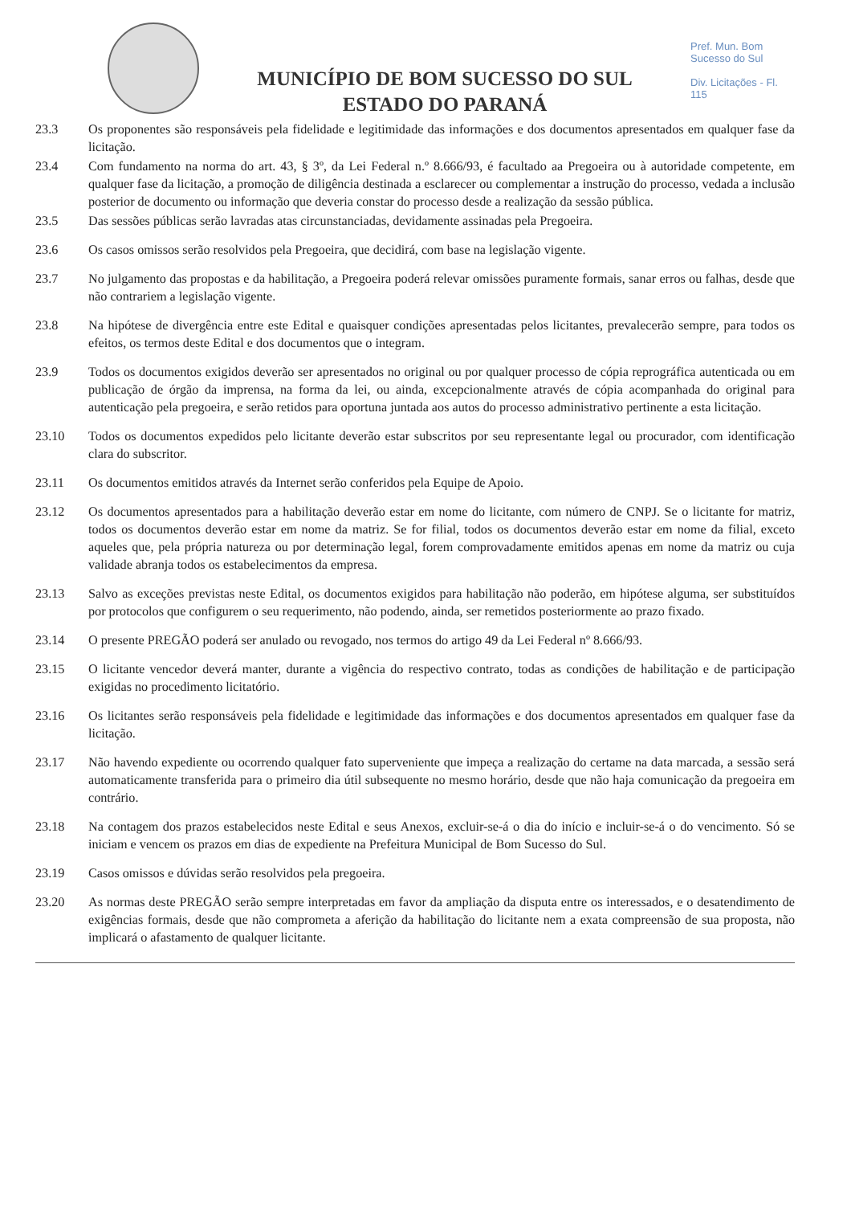MUNICÍPIO DE BOM SUCESSO DO SUL
ESTADO DO PARANÁ
Pref. Mun. Bom Sucesso do Sul
Div. Licitações - Fl. 115
23.3 Os proponentes são responsáveis pela fidelidade e legitimidade das informações e dos documentos apresentados em qualquer fase da licitação.
23.4 Com fundamento na norma do art. 43, § 3º, da Lei Federal n.º 8.666/93, é facultado aa Pregoeira ou à autoridade competente, em qualquer fase da licitação, a promoção de diligência destinada a esclarecer ou complementar a instrução do processo, vedada a inclusão posterior de documento ou informação que deveria constar do processo desde a realização da sessão pública.
23.5 Das sessões públicas serão lavradas atas circunstanciadas, devidamente assinadas pela Pregoeira.
23.6 Os casos omissos serão resolvidos pela Pregoeira, que decidirá, com base na legislação vigente.
23.7 No julgamento das propostas e da habilitação, a Pregoeira poderá relevar omissões puramente formais, sanar erros ou falhas, desde que não contrariem a legislação vigente.
23.8 Na hipótese de divergência entre este Edital e quaisquer condições apresentadas pelos licitantes, prevalecerão sempre, para todos os efeitos, os termos deste Edital e dos documentos que o integram.
23.9 Todos os documentos exigidos deverão ser apresentados no original ou por qualquer processo de cópia reprográfica autenticada ou em publicação de órgão da imprensa, na forma da lei, ou ainda, excepcionalmente através de cópia acompanhada do original para autenticação pela pregoeira, e serão retidos para oportuna juntada aos autos do processo administrativo pertinente a esta licitação.
23.10 Todos os documentos expedidos pelo licitante deverão estar subscritos por seu representante legal ou procurador, com identificação clara do subscritor.
23.11 Os documentos emitidos através da Internet serão conferidos pela Equipe de Apoio.
23.12 Os documentos apresentados para a habilitação deverão estar em nome do licitante, com número de CNPJ. Se o licitante for matriz, todos os documentos deverão estar em nome da matriz. Se for filial, todos os documentos deverão estar em nome da filial, exceto aqueles que, pela própria natureza ou por determinação legal, forem comprovadamente emitidos apenas em nome da matriz ou cuja validade abranja todos os estabelecimentos da empresa.
23.13 Salvo as exceções previstas neste Edital, os documentos exigidos para habilitação não poderão, em hipótese alguma, ser substituídos por protocolos que configurem o seu requerimento, não podendo, ainda, ser remetidos posteriormente ao prazo fixado.
23.14 O presente PREGÃO poderá ser anulado ou revogado, nos termos do artigo 49 da Lei Federal nº 8.666/93.
23.15 O licitante vencedor deverá manter, durante a vigência do respectivo contrato, todas as condições de habilitação e de participação exigidas no procedimento licitatório.
23.16 Os licitantes serão responsáveis pela fidelidade e legitimidade das informações e dos documentos apresentados em qualquer fase da licitação.
23.17 Não havendo expediente ou ocorrendo qualquer fato superveniente que impeça a realização do certame na data marcada, a sessão será automaticamente transferida para o primeiro dia útil subsequente no mesmo horário, desde que não haja comunicação da pregoeira em contrário.
23.18 Na contagem dos prazos estabelecidos neste Edital e seus Anexos, excluir-se-á o dia do início e incluir-se-á o do vencimento. Só se iniciam e vencem os prazos em dias de expediente na Prefeitura Municipal de Bom Sucesso do Sul.
23.19 Casos omissos e dúvidas serão resolvidos pela pregoeira.
23.20 As normas deste PREGÃO serão sempre interpretadas em favor da ampliação da disputa entre os interessados, e o desatendimento de exigências formais, desde que não comprometa a aferição da habilitação do licitante nem a exata compreensão de sua proposta, não implicará o afastamento de qualquer licitante.